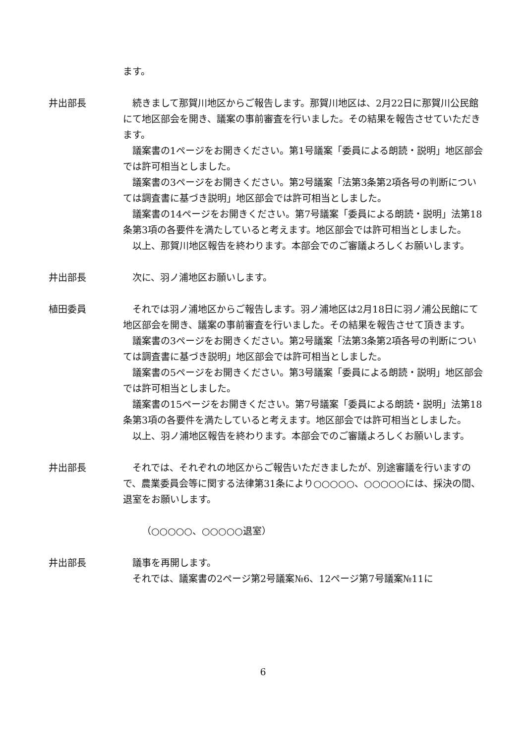ます。
井出部長 続きまして那賀川地区からご報告します。那賀川地区は、2月22日に那賀川公民館にて地区部会を開き、議案の事前審査を行いました。その結果を報告させていただきます。
議案書の1ページをお開きください。第1号議案「委員による朗読・説明」地区部会では許可相当としました。
議案書の3ページをお開きください。第2号議案「法第3条第2項各号の判断については調査書に基づき説明」地区部会では許可相当としました。
議案書の14ページをお開きください。第7号議案「委員による朗読・説明」法第18条第3項の各要件を満たしていると考えます。地区部会では許可相当としました。
以上、那賀川地区報告を終わります。本部会でのご審議よろしくお願いします。
井出部長 次に、羽ノ浦地区お願いします。
植田委員 それでは羽ノ浦地区からご報告します。羽ノ浦地区は2月18日に羽ノ浦公民館にて地区部会を開き、議案の事前審査を行いました。その結果を報告させて頂きます。
議案書の3ページをお開きください。第2号議案「法第3条第2項各号の判断については調査書に基づき説明」地区部会では許可相当としました。
議案書の5ページをお開きください。第3号議案「委員による朗読・説明」地区部会では許可相当としました。
議案書の15ページをお開きください。第7号議案「委員による朗読・説明」法第18条第3項の各要件を満たしていると考えます。地区部会では許可相当としました。
以上、羽ノ浦地区報告を終わります。本部会でのご審議よろしくお願いします。
井出部長 それでは、それぞれの地区からご報告いただきましたが、別途審議を行いますので、農業委員会等に関する法律第31条により○○○○○、○○○○○には、採決の間、退室をお願いします。
（○○○○○、○○○○○退室）
井出部長 議事を再開します。
それでは、議案書の2ページ第2号議案№6、12ページ第7号議案№11に
6